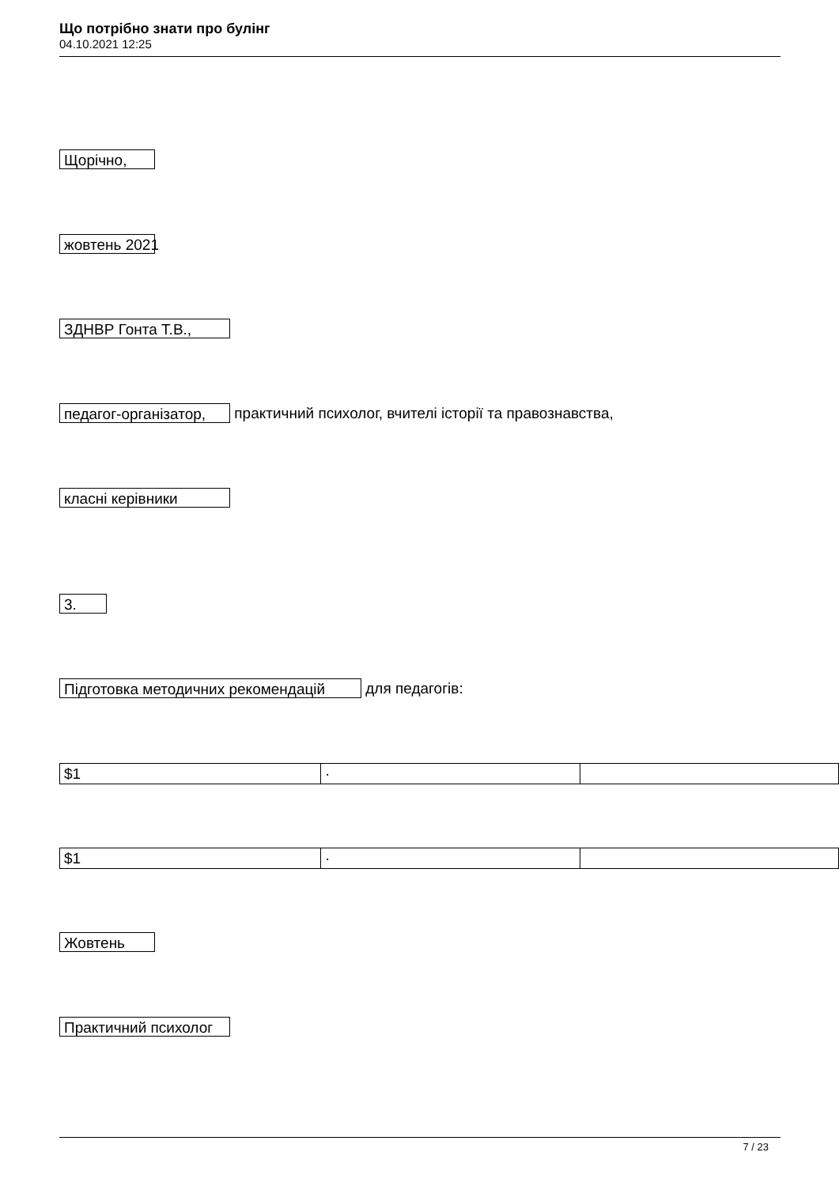Що потрібно знати про булінг
04.10.2021 12:25
Щорічно,
жовтень 2021
ЗДНВР Гонта Т.В.,
педагог-організатор, практичний психолог, вчителі історії та правознавства,
класні керівники
3.
Підготовка методичних рекомендацій для педагогів:
| $1 | · | |
| $1 | · | |
Жовтень
Практичний психолог
7 / 23